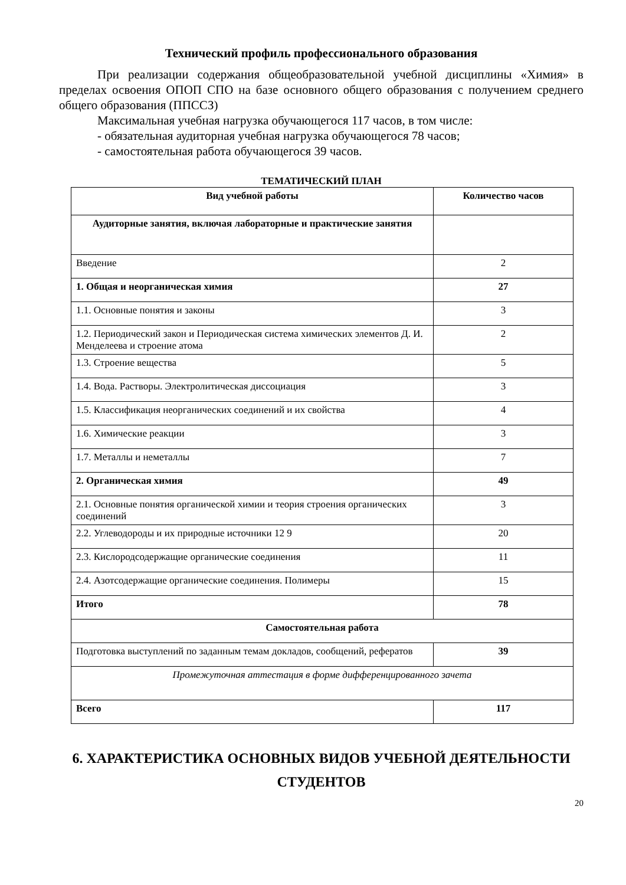Технический профиль профессионального образования
При реализации содержания общеобразовательной учебной дисциплины «Химия» в пределах освоения ОПОП СПО на базе основного общего образования с получением среднего общего образования (ППССЗ)
Максимальная учебная нагрузка обучающегося 117 часов, в том числе:
- обязательная аудиторная учебная нагрузка обучающегося 78 часов;
- самостоятельная работа обучающегося 39 часов.
ТЕМАТИЧЕСКИЙ ПЛАН
| Вид учебной работы | Количество часов |
| --- | --- |
| Аудиторные занятия, включая лабораторные и практические занятия | |
| Введение | 2 |
| 1. Общая и неорганическая химия | 27 |
| 1.1. Основные понятия и законы | 3 |
| 1.2. Периодический закон и Периодическая система химических элементов Д. И. Менделеева и строение атома | 2 |
| 1.3. Строение вещества | 5 |
| 1.4. Вода. Растворы. Электролитическая диссоциация | 3 |
| 1.5. Классификация неорганических соединений и их свойства | 4 |
| 1.6. Химические реакции | 3 |
| 1.7. Металлы и неметаллы | 7 |
| 2. Органическая химия | 49 |
| 2.1. Основные понятия органической химии и теория строения органических соединений | 3 |
| 2.2. Углеводороды и их природные источники 12 9 | 20 |
| 2.3. Кислородсодержащие органические соединения | 11 |
| 2.4. Азотсодержащие органические соединения. Полимеры | 15 |
| Итого | 78 |
| Самостоятельная работа | |
| Подготовка выступлений по заданным темам докладов, сообщений, рефератов | 39 |
| Промежуточная аттестация в форме дифференцированного зачета | |
| Всего | 117 |
6. ХАРАКТЕРИСТИКА ОСНОВНЫХ ВИДОВ УЧЕБНОЙ ДЕЯТЕЛЬНОСТИ СТУДЕНТОВ
20